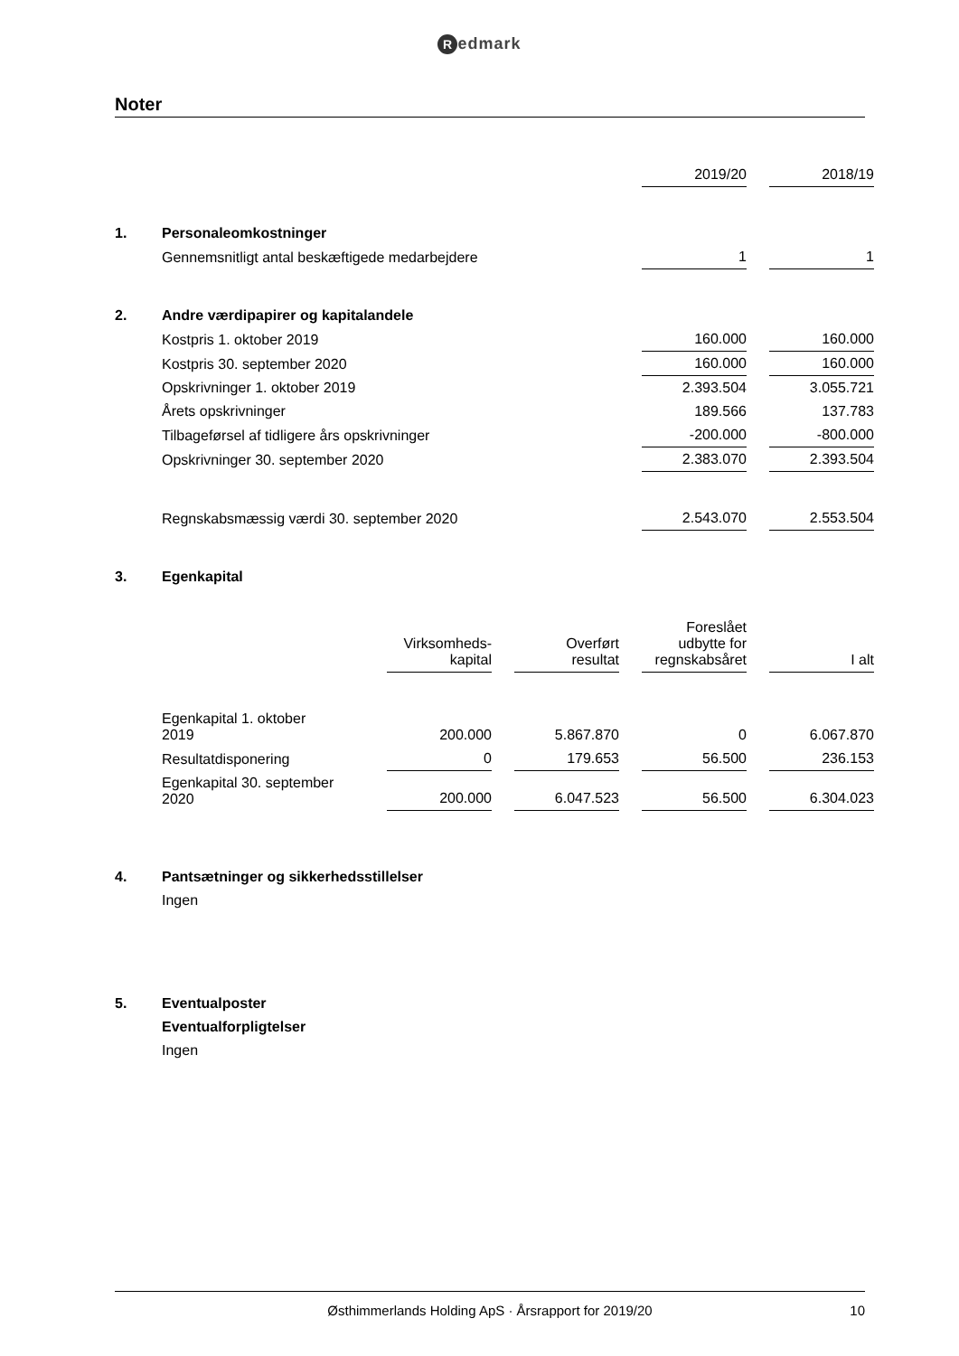Redmark
Noter
| | | 2019/20 | | 2018/19 |
| 1. | Personaleomkostninger | | | |
| | Gennemsnitligt antal beskæftigede medarbejdere | 1 | | 1 |
| 2. | Andre værdipapirer og kapitalandele | | | |
| | Kostpris 1. oktober 2019 | 160.000 | | 160.000 |
| | Kostpris 30. september 2020 | 160.000 | | 160.000 |
| | Opskrivninger 1. oktober 2019 | 2.393.504 | | 3.055.721 |
| | Årets opskrivninger | 189.566 | | 137.783 |
| | Tilbageførsel af tidligere års opskrivninger | -200.000 | | -800.000 |
| | Opskrivninger 30. september 2020 | 2.383.070 | | 2.393.504 |
| | Regnskabsmæssig værdi 30. september 2020 | 2.543.070 | | 2.553.504 |
| 3. | Egenkapital | | | |
| | | Virksomheds- kapital | | Overført resultat | | Foreslået udbytte for regnskabsåret | | I alt |
| | Egenkapital 1. oktober 2019 | 200.000 | | 5.867.870 | | 0 | | 6.067.870 |
| | Resultatdisponering | 0 | | 179.653 | | 56.500 | | 236.153 |
| | Egenkapital 30. september 2020 | 200.000 | | 6.047.523 | | 56.500 | | 6.304.023 |
| 4. | Pantsætninger og sikkerhedsstillelser |
| | Ingen |
| 5. | Eventualposter |
| | Eventualforpligtelser |
| | Ingen |
Østhimmerlands Holding ApS · Årsrapport for 2019/20 10